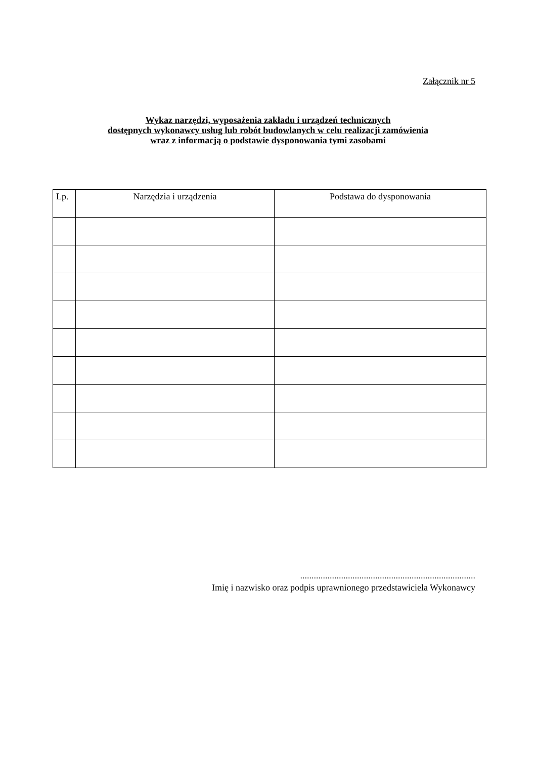Załącznik nr 5
Wykaz narzędzi, wyposażenia zakładu i urządzeń technicznych
dostępnych wykonawcy usług lub robót budowlanych w celu realizacji zamówienia
wraz z informacją o podstawie dysponowania tymi zasobami
| Lp. | Narzędzia i urządzenia | Podstawa do dysponowania |
| --- | --- | --- |
.............................................................................
Imię i nazwisko oraz podpis uprawnionego przedstawiciela Wykonawcy